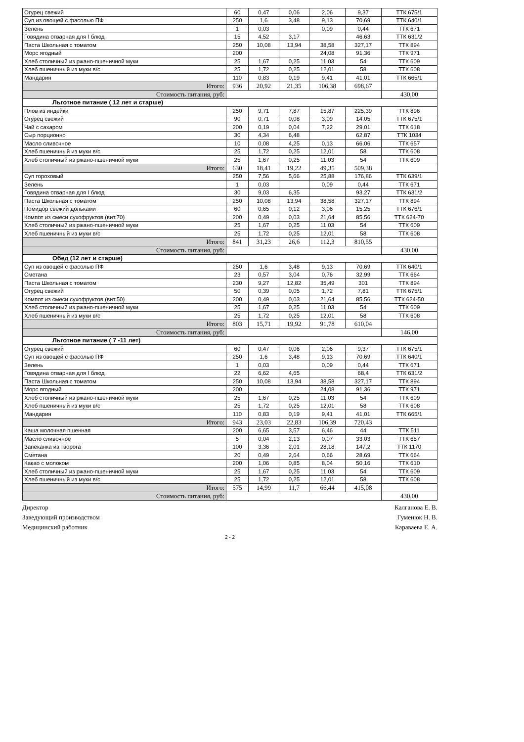| Огурец свежий | 60 | 0,47 | 0,06 | 2,06 | 9,37 | ТТК 675/1 |
| Суп из овощей с фасолью ПФ | 250 | 1,6 | 3,48 | 9,13 | 70,69 | ТТК 640/1 |
| Зелень | 1 | 0,03 | | 0,09 | 0,44 | ТТК 671 |
| Говядина отварная для I блюд | 15 | 4,52 | 3,17 | | 46,63 | ТТК 631/2 |
| Паста Школьная с томатом | 250 | 10,08 | 13,94 | 38,58 | 327,17 | ТТК 894 |
| Морс ягодный | 200 | | | 24,08 | 91,36 | ТТК 971 |
| Хлеб столичный из ржано-пшеничной муки | 25 | 1,67 | 0,25 | 11,03 | 54 | ТТК 609 |
| Хлеб пшеничный из муки в/с | 25 | 1,72 | 0,25 | 12,01 | 58 | ТТК 608 |
| Мандарин | 110 | 0,83 | 0,19 | 9,41 | 41,01 | ТТК 665/1 |
| Итого: | 936 | 20,92 | 21,35 | 106,38 | 698,67 | |
| Стоимость питания, руб: | | | | | | 430,00 |
| Льготное питание ( 12 лет и старше) | | | | | | |
| Плов из индейки | 250 | 9,71 | 7,87 | 15,87 | 225,39 | ТТК 896 |
| Огурец свежий | 90 | 0,71 | 0,08 | 3,09 | 14,05 | ТТК 675/1 |
| Чай с сахаром | 200 | 0,19 | 0,04 | 7,22 | 29,01 | ТТК 618 |
| Сыр порционно | 30 | 4,34 | 6,48 | | 62,87 | ТТК 1034 |
| Масло сливочное | 10 | 0,08 | 4,25 | 0,13 | 66,06 | ТТК 657 |
| Хлеб пшеничный из муки в/с | 25 | 1,72 | 0,25 | 12,01 | 58 | ТТК 608 |
| Хлеб столичный из ржано-пшеничной муки | 25 | 1,67 | 0,25 | 11,03 | 54 | ТТК 609 |
| Итого: | 630 | 18,41 | 19,22 | 49,35 | 509,38 | |
| Суп гороховый | 250 | 7,56 | 5,66 | 25,88 | 176,86 | ТТК 639/1 |
| Зелень | 1 | 0,03 | | 0,09 | 0,44 | ТТК 671 |
| Говядина отварная для I блюд | 30 | 9,03 | 6,35 | | 93,27 | ТТК 631/2 |
| Паста Школьная с томатом | 250 | 10,08 | 13,94 | 38,58 | 327,17 | ТТК 894 |
| Помидор свежий дольками | 60 | 0,65 | 0,12 | 3,06 | 15,25 | ТТК 676/1 |
| Компот из смеси сухофруктов (вит.70) | 200 | 0,49 | 0,03 | 21,64 | 85,56 | ТТК 624-70 |
| Хлеб столичный из ржано-пшеничной муки | 25 | 1,67 | 0,25 | 11,03 | 54 | ТТК 609 |
| Хлеб пшеничный из муки в/с | 25 | 1,72 | 0,25 | 12,01 | 58 | ТТК 608 |
| Итого: | 841 | 31,23 | 26,6 | 112,3 | 810,55 | |
| Стоимость питания, руб: | | | | | | 430,00 |
| Обед (12 лет и старше) | | | | | | |
| Суп из овощей с фасолью ПФ | 250 | 1,6 | 3,48 | 9,13 | 70,69 | ТТК 640/1 |
| Сметана | 23 | 0,57 | 3,04 | 0,76 | 32,99 | ТТК 664 |
| Паста Школьная с томатом | 230 | 9,27 | 12,82 | 35,49 | 301 | ТТК 894 |
| Огурец свежий | 50 | 0,39 | 0,05 | 1,72 | 7,81 | ТТК 675/1 |
| Компот из смеси сухофруктов (вит.50) | 200 | 0,49 | 0,03 | 21,64 | 85,56 | ТТК 624-50 |
| Хлеб столичный из ржано-пшеничной муки | 25 | 1,67 | 0,25 | 11,03 | 54 | ТТК 609 |
| Хлеб пшеничный из муки в/с | 25 | 1,72 | 0,25 | 12,01 | 58 | ТТК 608 |
| Итого: | 803 | 15,71 | 19,92 | 91,78 | 610,04 | |
| Стоимость питания, руб: | | | | | | 146,00 |
| Льготное питание ( 7 -11 лет) | | | | | | |
| Огурец свежий | 60 | 0,47 | 0,06 | 2,06 | 9,37 | ТТК 675/1 |
| Суп из овощей с фасолью ПФ | 250 | 1,6 | 3,48 | 9,13 | 70,69 | ТТК 640/1 |
| Зелень | 1 | 0,03 | | 0,09 | 0,44 | ТТК 671 |
| Говядина отварная для I блюд | 22 | 6,62 | 4,65 | | 68,4 | ТТК 631/2 |
| Паста Школьная с томатом | 250 | 10,08 | 13,94 | 38,58 | 327,17 | ТТК 894 |
| Морс ягодный | 200 | | | 24,08 | 91,36 | ТТК 971 |
| Хлеб столичный из ржано-пшеничной муки | 25 | 1,67 | 0,25 | 11,03 | 54 | ТТК 609 |
| Хлеб пшеничный из муки в/с | 25 | 1,72 | 0,25 | 12,01 | 58 | ТТК 608 |
| Мандарин | 110 | 0,83 | 0,19 | 9,41 | 41,01 | ТТК 665/1 |
| Итого: | 943 | 23,03 | 22,83 | 106,39 | 720,43 | |
| Каша молочная пшенная | 200 | 6,65 | 3,57 | 6,46 | 44 | ТТК 511 |
| Масло сливочное | 5 | 0,04 | 2,13 | 0,07 | 33,03 | ТТК 657 |
| Запеканка из творога | 100 | 3,36 | 2,01 | 28,18 | 147,2 | ТТК 1170 |
| Сметана | 20 | 0,49 | 2,64 | 0,66 | 28,69 | ТТК 664 |
| Какао с молоком | 200 | 1,06 | 0,85 | 8,04 | 50,16 | ТТК 610 |
| Хлеб столичный из ржано-пшеничной муки | 25 | 1,67 | 0,25 | 11,03 | 54 | ТТК 609 |
| Хлеб пшеничный из муки в/с | 25 | 1,72 | 0,25 | 12,01 | 58 | ТТК 608 |
| Итого: | 575 | 14,99 | 11,7 | 66,44 | 415,08 | |
| Стоимость питания, руб: | | | | | | 430,00 |
Директор
Заведующий производством
Медицинский работник
Калганова Е. В.
Гуменюк Н. В.
Караваева Е. А.
2 - 2